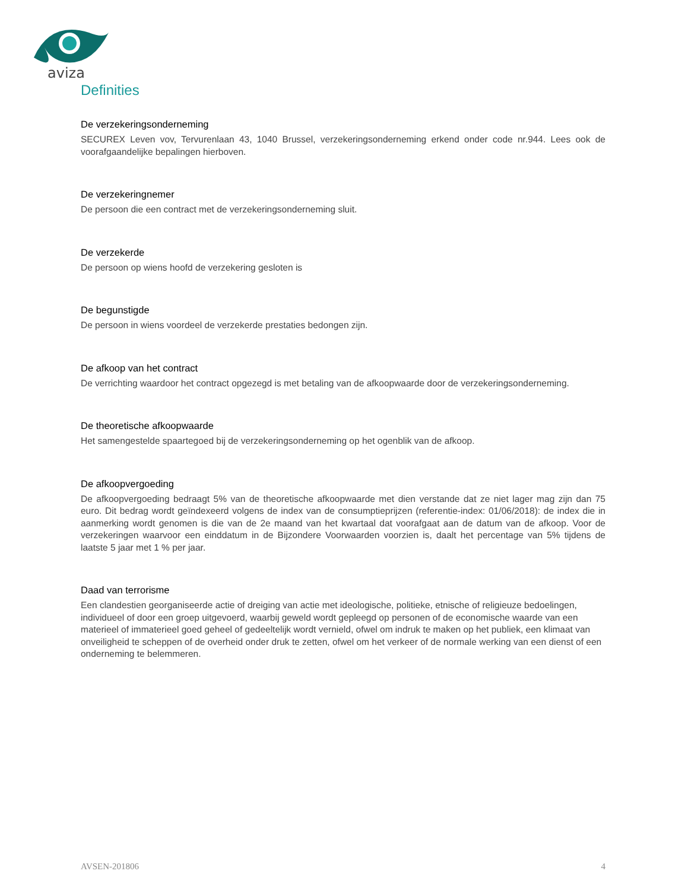aviza
Definities
De verzekeringsonderneming
SECUREX Leven vov, Tervurenlaan 43, 1040 Brussel, verzekeringsonderneming erkend onder code nr.944. Lees ook de voorafgaandelijke bepalingen hierboven.
De verzekeringnemer
De persoon die een contract met de verzekeringsonderneming sluit.
De verzekerde
De persoon op wiens hoofd de verzekering gesloten is
De begunstigde
De persoon in wiens voordeel de verzekerde prestaties bedongen zijn.
De afkoop van het contract
De verrichting waardoor het contract opgezegd is met betaling van de afkoopwaarde door de verzekeringsonderneming.
De theoretische afkoopwaarde
Het samengestelde spaartegoed bij de verzekeringsonderneming op het ogenblik van de afkoop.
De afkoopvergoeding
De afkoopvergoeding bedraagt 5% van de theoretische afkoopwaarde met dien verstande dat ze niet lager mag zijn dan 75 euro. Dit bedrag wordt geïndexeerd volgens de index van de consumptieprijzen (referentie-index: 01/06/2018): de index die in aanmerking wordt genomen is die van de 2e maand van het kwartaal dat voorafgaat aan de datum van de afkoop. Voor de verzekeringen waarvoor een einddatum in de Bijzondere Voorwaarden voorzien is, daalt het percentage van 5% tijdens de laatste 5 jaar met 1 % per jaar.
Daad van terrorisme
Een clandestien georganiseerde actie of dreiging van actie met ideologische, politieke, etnische of religieuze bedoelingen, individueel of door een groep uitgevoerd, waarbij geweld wordt gepleegd op personen of de economische waarde van een materieel of immaterieel goed geheel of gedeeltelijk wordt vernield, ofwel om indruk te maken op het publiek, een klimaat van onveiligheid te scheppen of de overheid onder druk te zetten, ofwel om het verkeer of de normale werking van een dienst of een onderneming te belemmeren.
AVSEN-201806 4